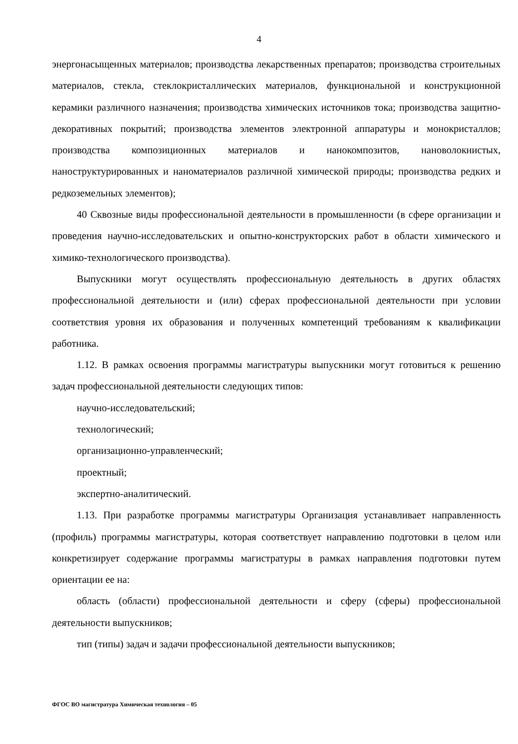4
энергонасыщенных материалов; производства лекарственных препаратов; производства строительных материалов, стекла, стеклокристаллических материалов, функциональной и конструкционной керамики различного назначения; производства химических источников тока; производства защитно-декоративных покрытий; производства элементов электронной аппаратуры и монокристаллов; производства композиционных материалов и нанокомпозитов, нановолокнистых, наноструктурированных и наноматериалов различной химической природы; производства редких и редкоземельных элементов);
40 Сквозные виды профессиональной деятельности в промышленности (в сфере организации и проведения научно-исследовательских и опытно-конструкторских работ в области химического и химико-технологического производства).
Выпускники могут осуществлять профессиональную деятельность в других областях профессиональной деятельности и (или) сферах профессиональной деятельности при условии соответствия уровня их образования и полученных компетенций требованиям к квалификации работника.
1.12. В рамках освоения программы магистратуры выпускники могут готовиться к решению задач профессиональной деятельности следующих типов:
научно-исследовательский;
технологический;
организационно-управленческий;
проектный;
экспертно-аналитический.
1.13. При разработке программы магистратуры Организация устанавливает направленность (профиль) программы магистратуры, которая соответствует направлению подготовки в целом или конкретизирует содержание программы магистратуры в рамках направления подготовки путем ориентации ее на:
область (области) профессиональной деятельности и сферу (сферы) профессиональной деятельности выпускников;
тип (типы) задач и задачи профессиональной деятельности выпускников;
ФГОС ВО магистратура Химическая технология – 05